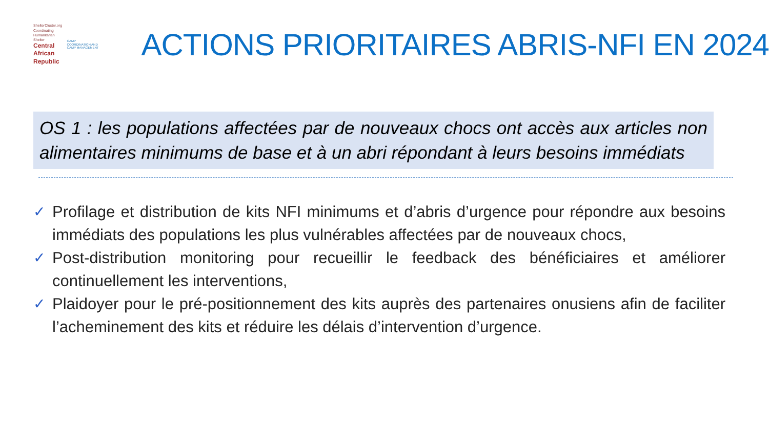ShelterCluster.org
Coordinating Humanitarian Shelter
Central African Republic
CAMP COORDINATION AND CAMP MANAGEMENT
ACTIONS PRIORITAIRES ABRIS-NFI EN 2024
OS 1 : les populations affectées par de nouveaux chocs ont accès aux articles non alimentaires minimums de base et à un abri répondant à leurs besoins immédiats
✓ Profilage et distribution de kits NFI minimums et d’abris d’urgence pour répondre aux besoins immédiats des populations les plus vulnérables affectées par de nouveaux chocs,
✓ Post-distribution monitoring pour recueillir le feedback des bénéficiaires et améliorer continuellement les interventions,
✓ Plaidoyer pour le pré-positionnement des kits auprès des partenaires onusiens afin de faciliter l’acheminement des kits et réduire les délais d’intervention d’urgence.